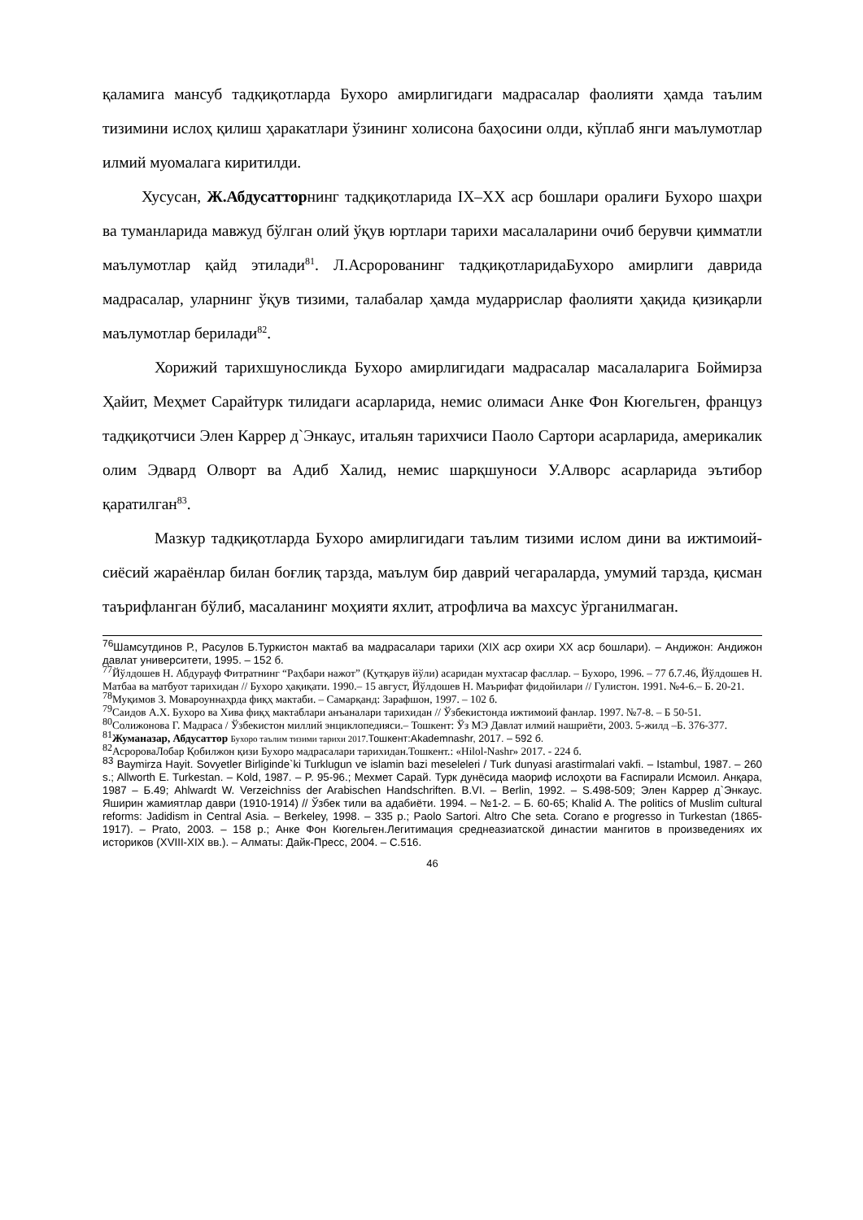қаламига мансуб тадқиқотларда Бухоро амирлигидаги мадрасалар фаолияти ҳамда таълим тизимини ислоҳ қилиш ҳаракатлари ўзининг холисона баҳосини олди, кўплаб янги маълумотлар илмий муомалага киритилди.
Хусусан, Ж.Абдусатторнинг тадқиқотларида IX–XX аср бошлари оралиғи Бухоро шаҳри ва туманларида мавжуд бўлган олий ўқув юртлари тарихи масалаларини очиб берувчи қимматли маълумотлар қайд этилади<sup>81</sup>. Л.Асророванинг тадқиқотларидаБухоро амирлиги даврида мадрасалар, уларнинг ўқув тизими, талабалар ҳамда мударрислар фаолияти ҳақида қизиқарли маълумотлар берилади<sup>82</sup>.
Хорижий тарихшуносликда Бухоро амирлигидаги мадрасалар масалаларига Боймирза Ҳайит, Меҳмет Сарайтурк тилидаги асарларида, немис олимаси Анке Фон Кюгельген, француз тадқиқотчиси Элен Каррер д`Энкаус, итальян тарихчиси Паоло Сартори асарларида, америкалик олим Эдвард Олворт ва Адиб Халид, немис шарқшуноси У.Алворс асарларида эътибор қаратилган<sup>83</sup>.
Мазкур тадқиқотларда Бухоро амирлигидаги таълим тизими ислом дини ва ижтимоий-сиёсий жараёнлар билан боғлиқ тарзда, маълум бир даврий чегараларда, умумий тарзда, қисман таърифланган бўлиб, масаланинг моҳияти яхлит, атрофлича ва махсус ўрганилмаган.
<sup>76</sup> Шамсутдинов Р., Расулов Б.Туркистон мактаб ва мадрасалари тарихи (XIX аср охири XX аср бошлари). – Андижон: Андижон давлат университети, 1995. – 152 б.
<sup>77</sup> Йўлдошев Н. Абдурауф Фитратнинг “Раҳбари нажот” (Қутқарув йўли) асаридан мухтасар фасллар. – Бухоро, 1996. – 77 б.7.46, Йўлдошев Н. Матбаа ва матбуот тарихидан // Бухоро ҳақиқати. 1990.– 15 август, Йўлдошев Н. Маърифат фидойилари // Гулистон. 1991. №4-6.– Б. 20-21.
<sup>78</sup> Муқимов З. Мовароуннаҳрда фиқҳ мактаби. – Самарқанд: Зарафшон, 1997. – 102 б.
<sup>79</sup> Саидов А.Х. Бухоро ва Хива фиқҳ мактаблари анъаналари тарихидан // Ўзбекистонда ижтимоий фанлар. 1997. №7-8. – Б 50-51.
<sup>80</sup> Солижонова Г. Мадраса / Ўзбекистон миллий энциклопедияси.– Тошкент: Ўз МЭ Давлат илмий нашриёти, 2003. 5-жилд –Б. 376-377.
<sup>81</sup> Жуманазар, Абдусаттор Бухоро таълим тизими тарихи 2017. Тошкент:Akademnashr, 2017. – 592 б.
<sup>82</sup> АсророваЛобар Қобилжон қизи Бухоро мадрасалари тарихидан.Тошкент.: «Hilol-Nashr» 2017. - 224 б.
<sup>83</sup> Baymirza Hayit. Sovyetler Birliginde`ki Turklugun ve islamin bazi meseleleri / Turk dunyasi arastirmalari vakfi. – Istambul, 1987. – 260 s.; Allworth E. Turkestan. – Kold, 1987. – P. 95-96.; Мехмет Сарай. Турк дунёсида маориф ислоҳоти ва Ғаспирали Исмоил. Анқара, 1987 – Б.49; Ahlwardt W. Verzeichniss der Arabischen Handschriften. B.VI. – Berlin, 1992. – S.498-509; Элен Каррер д`Энкаус. Яширин жамиятлар даври (1910-1914) // Ўзбек тили ва адабиёти. 1994. – №1-2. – Б. 60-65; Khalid A. The politics of Muslim cultural reforms: Jadidism in Central Asia. – Berkeley, 1998. – 335 p.; Paolo Sartori. Altro Che seta. Corano e progresso in Turkestan (1865-1917). – Prato, 2003. – 158 p.; Анке Фон Кюгельген.Легитимация среднеазиатской династии мангитов в произведениях их историков (XVIII-XIX вв.). – Алматы: Дайк-Пресс, 2004. – С.516.
46